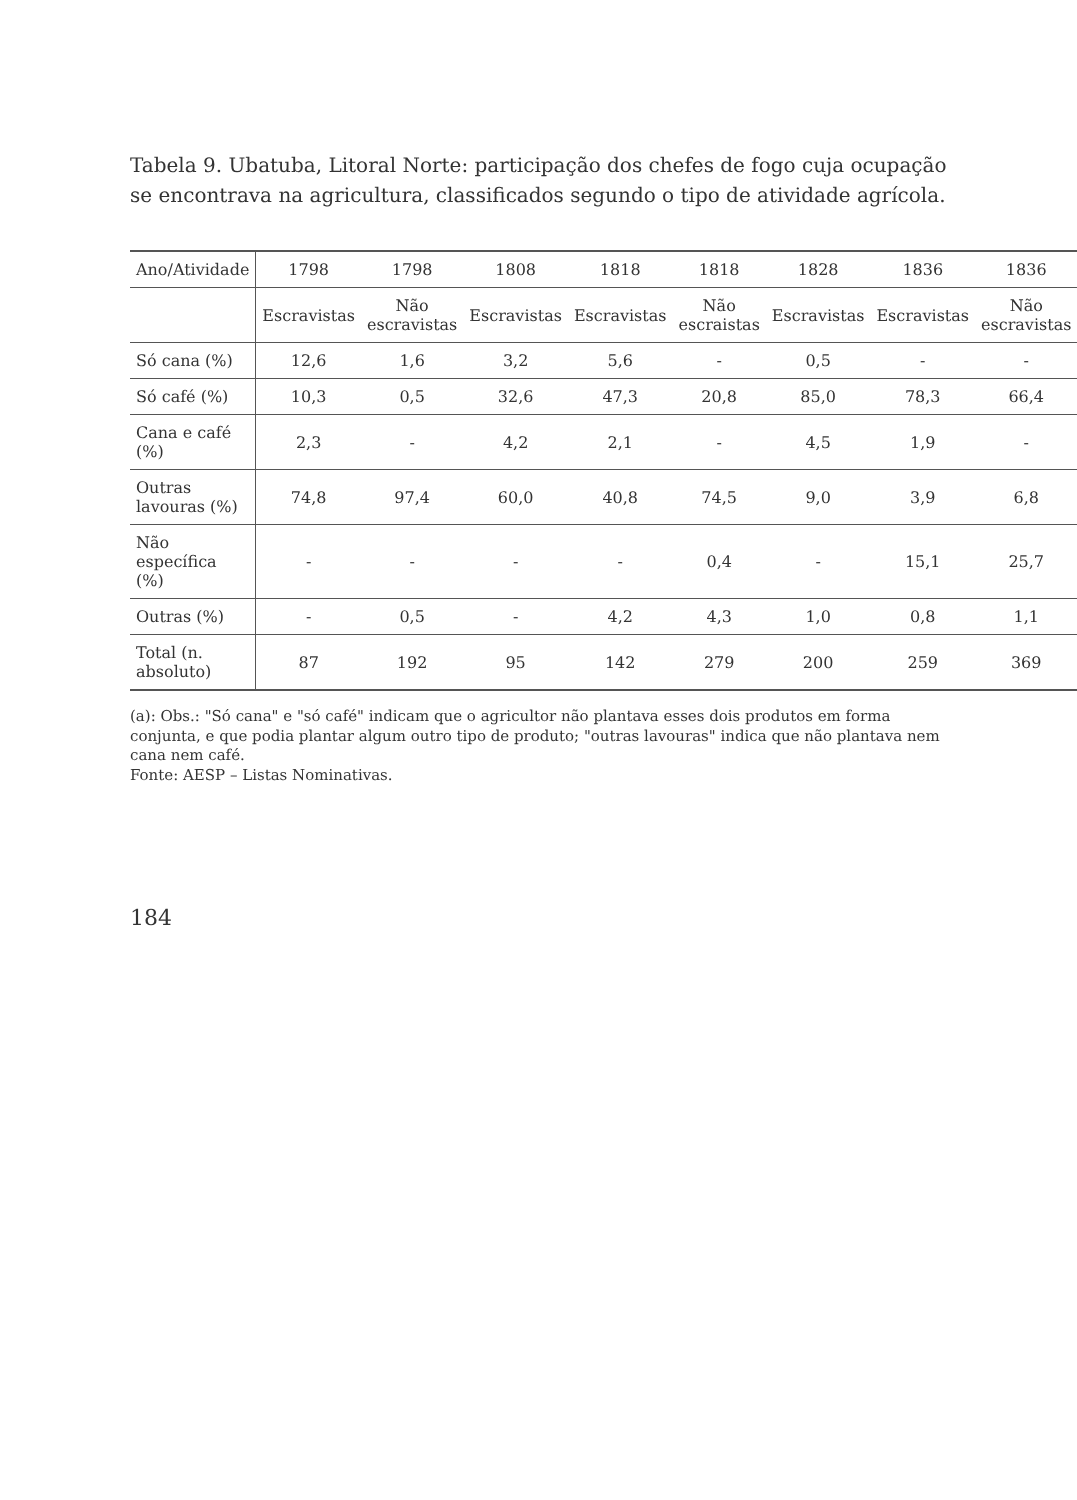Tabela 9. Ubatuba, Litoral Norte: participação dos chefes de fogo cuja ocupação se encontrava na agricultura, classificados segundo o tipo de atividade agrícola.
| Ano/Atividade | 1798 | 1798 | 1808 | 1818 | 1818 | 1828 | 1836 | 1836 |
| --- | --- | --- | --- | --- | --- | --- | --- | --- |
| | Escravistas | Não escravistas | Escravistas | Escravistas | Não escraistas | Escravistas | Escravistas | Não escravistas |
| Só cana (%) | 12,6 | 1,6 | 3,2 | 5,6 | - | 0,5 | - | - |
| Só café (%) | 10,3 | 0,5 | 32,6 | 47,3 | 20,8 | 85,0 | 78,3 | 66,4 |
| Cana e café (%) | 2,3 | - | 4,2 | 2,1 | - | 4,5 | 1,9 | - |
| Outras lavouras (%) | 74,8 | 97,4 | 60,0 | 40,8 | 74,5 | 9,0 | 3,9 | 6,8 |
| Não específica (%) | - | - | - | - | 0,4 | - | 15,1 | 25,7 |
| Outras (%) | - | 0,5 | - | 4,2 | 4,3 | 1,0 | 0,8 | 1,1 |
| Total (n. absoluto) | 87 | 192 | 95 | 142 | 279 | 200 | 259 | 369 |
(a): Obs.: "Só cana" e "só café" indicam que o agricultor não plantava esses dois produtos em forma conjunta, e que podia plantar algum outro tipo de produto; "outras lavouras" indica que não plantava nem cana nem café.
Fonte: AESP – Listas Nominativas.
184